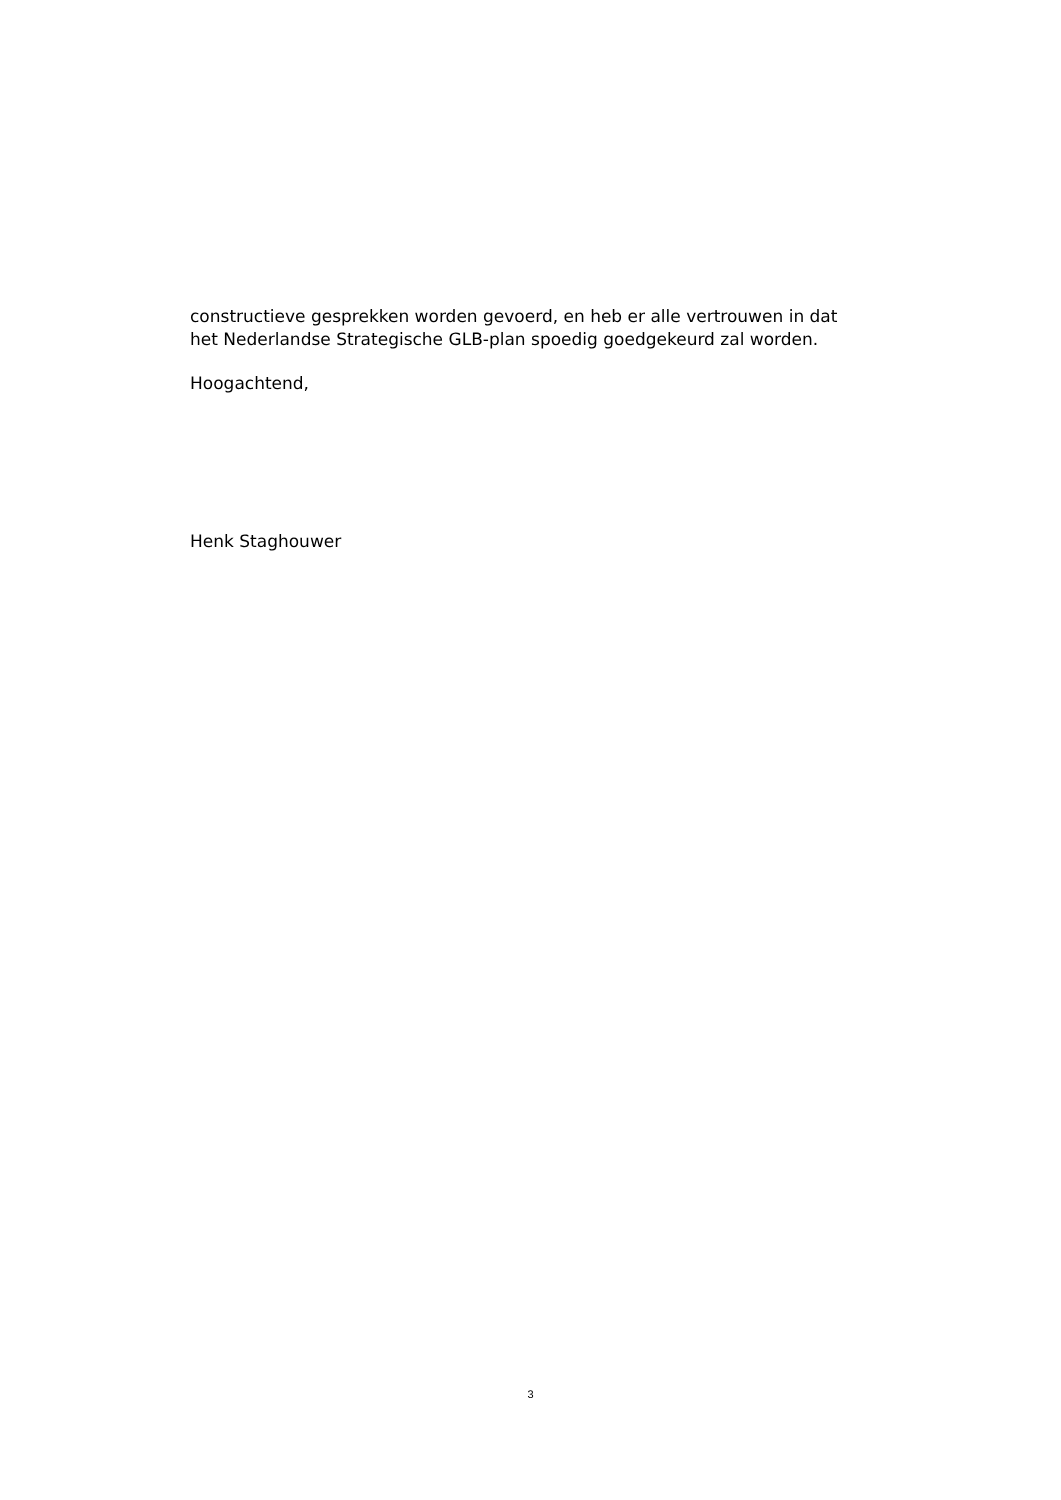constructieve gesprekken worden gevoerd, en heb er alle vertrouwen in dat
het Nederlandse Strategische GLB-plan spoedig goedgekeurd zal worden.
Hoogachtend,
Henk Staghouwer
3